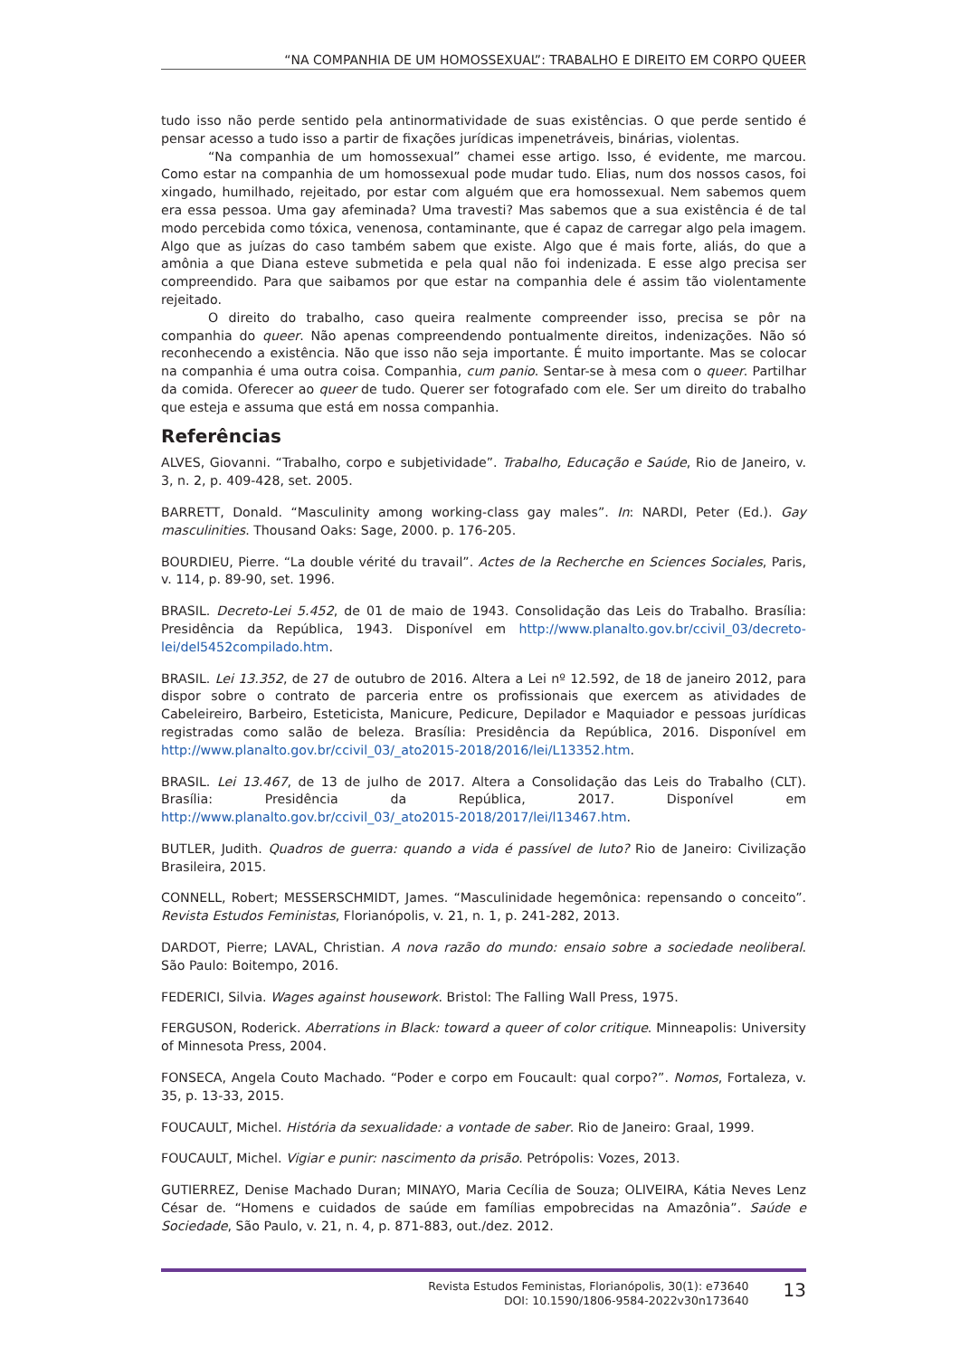“NA COMPANHIA DE UM HOMOSSEXUAL”: TRABALHO E DIREITO EM CORPO QUEER
tudo isso não perde sentido pela antinormatividade de suas existências. O que perde sentido é pensar acesso a tudo isso a partir de fixações jurídicas impenetráveis, binárias, violentas.
“Na companhia de um homossexual” chamei esse artigo. Isso, é evidente, me marcou. Como estar na companhia de um homossexual pode mudar tudo. Elias, num dos nossos casos, foi xingado, humilhado, rejeitado, por estar com alguém que era homossexual. Nem sabemos quem era essa pessoa. Uma gay afeminada? Uma travesti? Mas sabemos que a sua existência é de tal modo percebida como tóxica, venenosa, contaminante, que é capaz de carregar algo pela imagem. Algo que as juízas do caso também sabem que existe. Algo que é mais forte, aliás, do que a amônia a que Diana esteve submetida e pela qual não foi indenizada. E esse algo precisa ser compreendido. Para que saibamos por que estar na companhia dele é assim tão violentamente rejeitado.
O direito do trabalho, caso queira realmente compreender isso, precisa se pôr na companhia do queer. Não apenas compreendendo pontualmente direitos, indenizações. Não só reconhecendo a existência. Não que isso não seja importante. É muito importante. Mas se colocar na companhia é uma outra coisa. Companhia, cum panio. Sentar-se à mesa com o queer. Partilhar da comida. Oferecer ao queer de tudo. Querer ser fotografado com ele. Ser um direito do trabalho que esteja e assuma que está em nossa companhia.
Referências
ALVES, Giovanni. “Trabalho, corpo e subjetividade”. Trabalho, Educação e Saúde, Rio de Janeiro, v. 3, n. 2, p. 409-428, set. 2005.
BARRETT, Donald. “Masculinity among working-class gay males”. In: NARDI, Peter (Ed.). Gay masculinities. Thousand Oaks: Sage, 2000. p. 176-205.
BOURDIEU, Pierre. “La double vérité du travail”. Actes de la Recherche en Sciences Sociales, Paris, v. 114, p. 89-90, set. 1996.
BRASIL. Decreto-Lei 5.452, de 01 de maio de 1943. Consolidação das Leis do Trabalho. Brasília: Presidência da República, 1943. Disponível em http://www.planalto.gov.br/ccivil_03/decreto-lei/del5452compilado.htm.
BRASIL. Lei 13.352, de 27 de outubro de 2016. Altera a Lei nº 12.592, de 18 de janeiro 2012, para dispor sobre o contrato de parceria entre os profissionais que exercem as atividades de Cabeleireiro, Barbeiro, Esteticista, Manicure, Pedicure, Depilador e Maquiador e pessoas jurídicas registradas como salão de beleza. Brasília: Presidência da República, 2016. Disponível em http://www.planalto.gov.br/ccivil_03/_ato2015-2018/2016/lei/L13352.htm.
BRASIL. Lei 13.467, de 13 de julho de 2017. Altera a Consolidação das Leis do Trabalho (CLT). Brasília: Presidência da República, 2017. Disponível em http://www.planalto.gov.br/ccivil_03/_ato2015-2018/2017/lei/l13467.htm.
BUTLER, Judith. Quadros de guerra: quando a vida é passível de luto? Rio de Janeiro: Civilização Brasileira, 2015.
CONNELL, Robert; MESSERSCHMIDT, James. “Masculinidade hegemônica: repensando o conceito”. Revista Estudos Feministas, Florianópolis, v. 21, n. 1, p. 241-282, 2013.
DARDOT, Pierre; LAVAL, Christian. A nova razão do mundo: ensaio sobre a sociedade neoliberal. São Paulo: Boitempo, 2016.
FEDERICI, Silvia. Wages against housework. Bristol: The Falling Wall Press, 1975.
FERGUSON, Roderick. Aberrations in Black: toward a queer of color critique. Minneapolis: University of Minnesota Press, 2004.
FONSECA, Angela Couto Machado. “Poder e corpo em Foucault: qual corpo?”. Nomos, Fortaleza, v. 35, p. 13-33, 2015.
FOUCAULT, Michel. História da sexualidade: a vontade de saber. Rio de Janeiro: Graal, 1999.
FOUCAULT, Michel. Vigiar e punir: nascimento da prisão. Petrópolis: Vozes, 2013.
GUTIERREZ, Denise Machado Duran; MINAYO, Maria Cecília de Souza; OLIVEIRA, Kátia Neves Lenz César de. “Homens e cuidados de saúde em famílias empobrecidas na Amazônia”. Saúde e Sociedade, São Paulo, v. 21, n. 4, p. 871-883, out./dez. 2012.
Revista Estudos Feministas, Florianópolis, 30(1): e73640
DOI: 10.1590/1806-9584-2022v30n173640
13